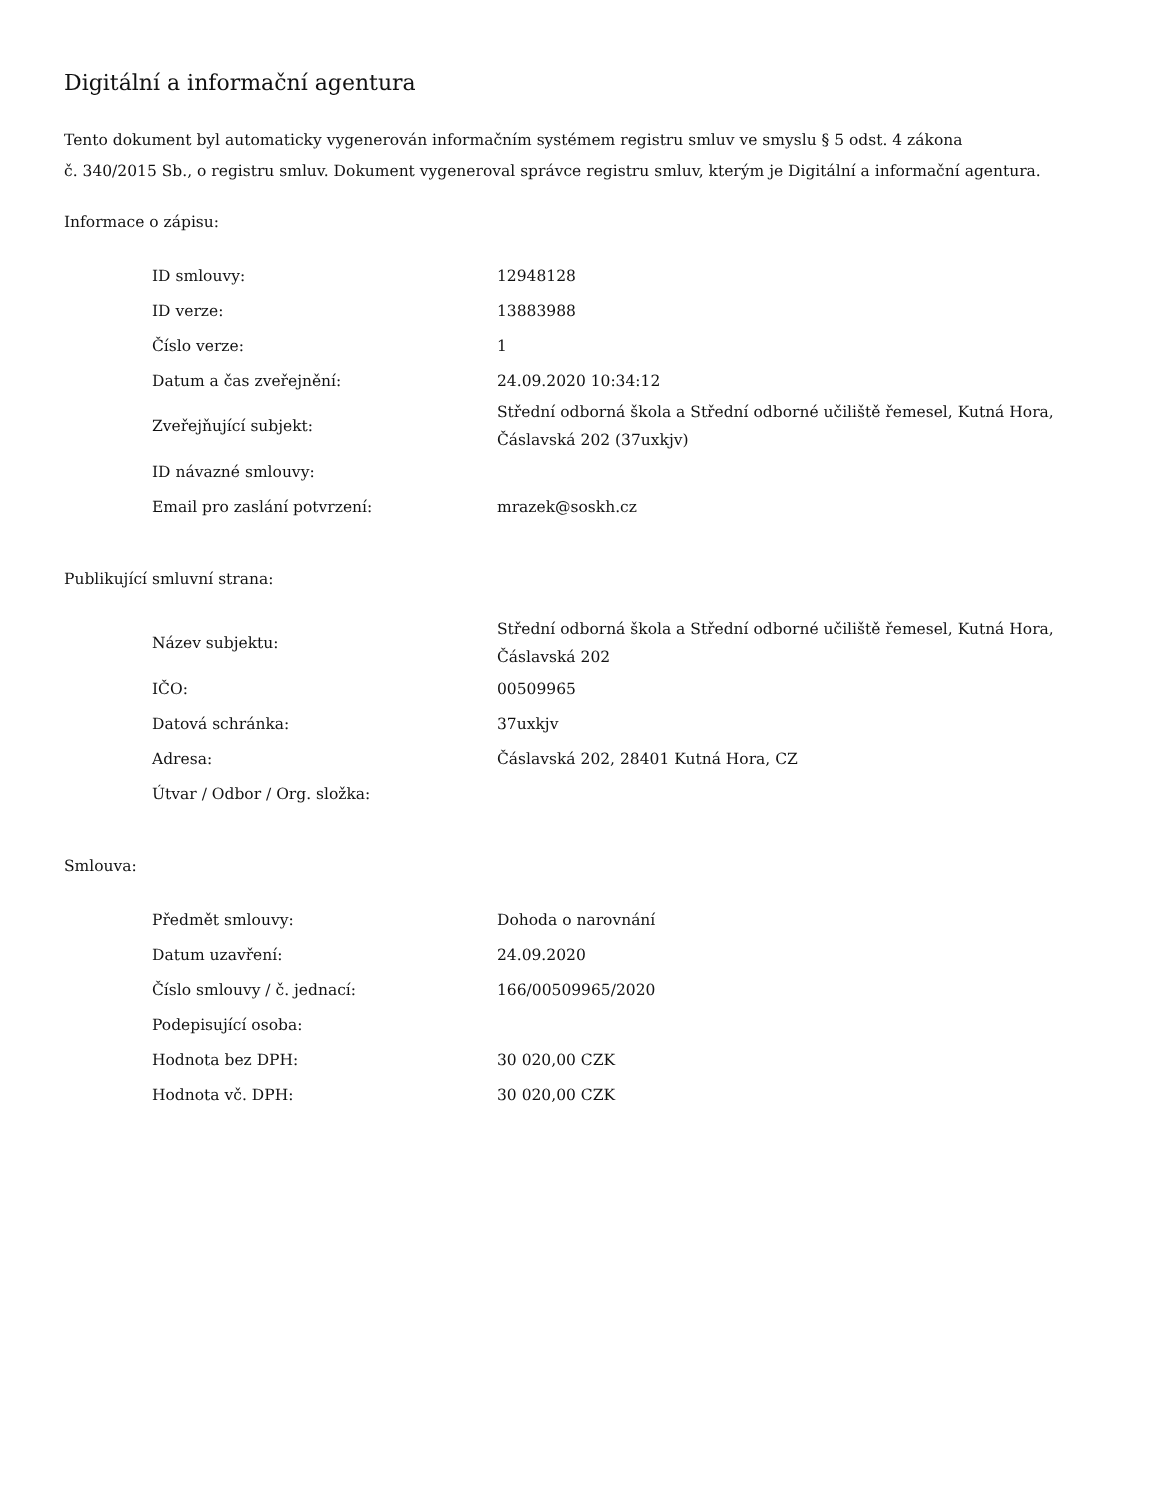Digitální a informační agentura
Tento dokument byl automaticky vygenerován informačním systémem registru smluv ve smyslu § 5 odst. 4 zákona
č. 340/2015 Sb., o registru smluv. Dokument vygeneroval správce registru smluv, kterým je Digitální a informační agentura.
Informace o zápisu:
| ID smlouvy: | 12948128 |
| ID verze: | 13883988 |
| Číslo verze: | 1 |
| Datum a čas zveřejnění: | 24.09.2020 10:34:12 |
| Zveřejňující subjekt: | Střední odborná škola a Střední odborné učiliště řemesel, Kutná Hora, Čáslavská 202 (37uxkjv) |
| ID návazné smlouvy: | |
| Email pro zaslání potvrzení: | mrazek@soskh.cz |
Publikující smluvní strana:
| Název subjektu: | Střední odborná škola a Střední odborné učiliště řemesel, Kutná Hora, Čáslavská 202 |
| IČO: | 00509965 |
| Datová schránka: | 37uxkjv |
| Adresa: | Čáslavská 202, 28401 Kutná Hora, CZ |
| Útvar / Odbor / Org. složka: | |
Smlouva:
| Předmět smlouvy: | Dohoda o narovnání |
| Datum uzavření: | 24.09.2020 |
| Číslo smlouvy / č. jednací: | 166/00509965/2020 |
| Podepisující osoba: | |
| Hodnota bez DPH: | 30 020,00 CZK |
| Hodnota vč. DPH: | 30 020,00 CZK |